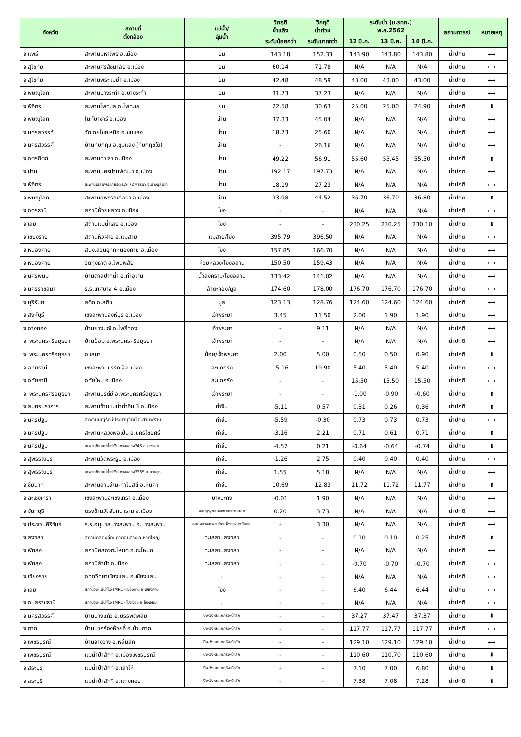| จังหวัด | สถานที่ ตั้งกล้อง | แม่น้ำ/ ลุ่มน้ำ | วิกฤติ น้ำแล้ง | วิกฤติ น้ำท่วม | ระดับน้ำ (ม.รทก.) พ.ศ.2562 | | | สถานการณ์ | หมายเหตุ |
| --- | --- | --- | --- | --- | --- | --- | --- | --- | --- |
| | | | ระดับน้อยกว่า | ระดับมากกว่า | 12 มี.ค. | 13 มี.ค. | 14 มี.ค. | | |
| จ.แพร่ | สะพานมหาโพธิ์ อ.เมือง | ยม | 143.18 | 152.33 | 143.90 | 143.80 | 143.80 | น้ำปกติ | ⟷ |
| จ.สุโขทัย | สะพานศรีสัชนาลัย อ.เมือง | ยม | 60.14 | 71.78 | N/A | N/A | N/A | น้ำปกติ | ⟷ |
| จ.สุโขทัย | สะพานพระแม่ย่า อ.เมือง | ยม | 42.48 | 48.59 | 43.00 | 43.00 | 43.00 | น้ำปกติ | ⟷ |
| จ.พิษณุโลก | สะพานบางระกำ อ.บางระกำ | ยม | 31.73 | 37.23 | N/A | N/A | N/A | น้ำปกติ | ⟷ |
| จ.พิจิตร | สะพานโพทะเล อ.โพทะเล | ยม | 22.58 | 30.63 | 25.00 | 25.00 | 24.90 | น้ำปกติ | ⬇ |
| จ.พิษณุโลก | ไนท์บาซาร์ อ.เมือง | น่าน | 37.33 | 45.04 | N/A | N/A | N/A | น้ำปกติ | ⟷ |
| จ.นครสวรรค์ | วัดเกยไชยเหนือ อ.ชุมแสง | น่าน | 18.73 | 25.60 | N/A | N/A | N/A | น้ำปกติ | ⟷ |
| จ.นครสวรรค์ | บ้านทับกฤษ อ.ชุมแสง (ทับกฤชใต้) | น่าน | - | 26.16 | N/A | N/A | N/A | น้ำปกติ | ⟷ |
| จ.อุตรดิตถ์ | สะพานท่าเสา อ.เมือง | น่าน | 49.22 | 56.91 | 55.60 | 55.45 | 55.50 | น้ำปกติ | ⬆ |
| จ.น่าน | สะพานนครน่านพัฒนา อ.เมือง | น่าน | 192.17 | 197.73 | N/A | N/A | N/A | น้ำปกติ | ⟷ |
| จ.พิจิตร | สะพานเฉลิมพระเกียรติ ร.9 72 พรรษา อ.บางมูลนาก | น่าน | 18.19 | 27.23 | N/A | N/A | N/A | น้ำปกติ | ⟷ |
| จ.พิษณุโลก | สะพานสุพรรณกัลยา อ.เมือง | น่าน | 33.98 | 44.52 | 36.70 | 36.70 | 36.80 | น้ำปกติ | ⬆ |
| จ.อุดรธานี | สถานีห้วยหลวง อ.เมือง | โขง | - | - | N/A | N/A | N/A | น้ำปกติ | ⟷ |
| จ.เลย | สถานีแม่น้ำเลย อ.เมือง | โขง | - | - | 230.25 | 230.25 | 230.10 | น้ำปกติ | ⬇ |
| จ.เชียงราย | สถานีหัวฝาย อ.แม่สาย | แม่สาย/โขง | 395.79 | 396.50 | N/A | N/A | N/A | น้ำปกติ | ⟷ |
| จ.หนองคาย | สนง.ส่วนอุทกหนองคาย อ.เมือง | โขง | 157.85 | 166.70 | N/A | N/A | N/A | น้ำปกติ | ⟷ |
| จ.หนองคาย | วัดทุ่งธาตุ อ.โพนพิสัย | ห้วยหลวง/โขงอีสาน | 150.50 | 159.43 | N/A | N/A | N/A | น้ำปกติ | ⟷ |
| จ.นครพนม | บ้านตาลปากน้ำ อ.ท่าอุเทน | น้ำสงคราม/โขงอีสาน | 133.42 | 141.02 | N/A | N/A | N/A | น้ำปกติ | ⟷ |
| จ.นครราชสีมา | ร.ร.เทศบาล 4 อ.เมือง | ลำตะคอง/มูล | 174.60 | 178.00 | 176.70 | 176.70 | 176.70 | น้ำปกติ | ⟷ |
| จ.บุรีรัมย์ | สตึก อ.สตึก | มูล | 123.13 | 128.76 | 124.60 | 124.60 | 124.60 | น้ำปกติ | ⟷ |
| จ.สิงห์บุรี | เชิงสะพานสิงห์บุรี อ.เมือง | เจ้าพระยา | 3.45 | 11.50 | 2.00 | 1.90 | 1.90 | น้ำปกติ | ⟷ |
| จ.อ่างทอง | บ้านยางมณี อ.โพธิ์ทอง | เจ้าพระยา | - | 9.11 | N/A | N/A | N/A | น้ำปกติ | ⟷ |
| จ. พระนครศรีอยุธยา | บ้านป้อม อ.พระนครศรีอยุธยา | เจ้าพระยา | - | - | N/A | N/A | N/A | น้ำปกติ | ⟷ |
| จ. พระนครศรีอยุธยา | อ.เสนา | น้อย/เจ้าพระยา | 2.00 | 5.00 | 0.50 | 0.50 | 0.90 | น้ำปกติ | ⬆ |
| จ.อุทัยธานี | เชิงสะพานบริรักษ์ อ.เมือง | สะแกกรัง | 15.16 | 19.90 | 5.40 | 5.40 | 5.40 | น้ำปกติ | ⟷ |
| จ.อุทัยธานี | อุทัยใหม่ อ.เมือง | สะแกกรัง | - | - | 15.50 | 15.50 | 15.50 | น้ำปกติ | ⟷ |
| จ. พระนครศรีอยุธยา | สะพานปรีดีย์ อ.พระนครศรีอยุธยา | เจ้าพระยา | - | - | -1.00 | -0.90 | -0.60 | น้ำปกติ | ⬆ |
| จ.สมุทรปราการ | สะพานข้ามแม่น้ำท่าจีน 3 อ.เมือง | ท่าจีน | -5.11 | 0.57 | 0.31 | 0.26 | 0.36 | น้ำปกติ | ⬆ |
| จ.นครปฐม | สะพานบุญรัตน์ประชานุวัตน์ อ.สามพราน | ท่าจีน | -5.59 | -0.30 | 0.73 | 0.73 | 0.73 | น้ำปกติ | ⟷ |
| จ.นครปฐม | สะพานหลวงพ่อเปิ่น อ.นครไชยศรี | ท่าจีน | -3.16 | 2.21 | 0.71 | 0.61 | 0.71 | น้ำปกติ | ⬆ |
| จ.นครปฐม | สะพานข้ามแม่น้ำท่าจีน ทางหลวง346 อ.บางเลน | ท่าจีน | -4.57 | 0.21 | -0.64 | -0.64 | -0.74 | น้ำปกติ | ⬇ |
| จ.สุพรรณบุรี | สะพานวัดพระรูป อ.เมือง | ท่าจีน | -1.26 | 2.75 | 0.40 | 0.40 | 0.40 | น้ำปกติ | ⟷ |
| จ.สุพรรณบุรี | สะพานข้ามแม่น้ำท่าจีน ทางหลวง3365 อ.สามชุก | ท่าจีน | 1.55 | 5.18 | N/A | N/A | N/A | น้ำปกติ | ⟷ |
| จ.ชัยนาท | สะพานสามง่าม-ท่าโบสถ์ อ.หันคา | ท่าจีน | 10.69 | 12.83 | 11.72 | 11.72 | 11.77 | น้ำปกติ | ⬆ |
| จ.ฉะเชิงเทรา | เชิงสะพานฉะเชิงเทรา อ.เมือง | บางปะกง | -0.01 | 1.90 | N/A | N/A | N/A | น้ำปกติ | ⟷ |
| จ.จันทบุรี | ตรงข้ามวัดจันทนาราม อ.เมือง | จันทบุรี/ชายฝั่งทะเลตะวันออก | 0.20 | 3.73 | N/A | N/A | N/A | น้ำปกติ | ⟷ |
| จ.ประจวบคีรีขันธ์ | ร.ร.อนุบาลบางสะพาน อ.บางสะพาน | คลองบางสะพาน/ชายฝั่งทะเลตะวันตก | - | 3.30 | N/A | N/A | N/A | น้ำปกติ | ⟷ |
| จ.สงขลา | สถานีคลองอู่ตะเภาตอนล่าง อ.หาดใหญ่ | ทะเลสาบสงขลา | - | - | 0.10 | 0.10 | 0.25 | น้ำปกติ | ⬆ |
| จ.พัทลุง | สถานีคลองตะโหมด อ.ตะโหมด | ทะเลสาบสงขลา | - | - | N/A | N/A | N/A | น้ำปกติ | ⟷ |
| จ.พัทลุง | สถานีลำปำ อ.เมือง | ทะเลสาบสงขลา | - | - | -0.70 | -0.70 | -0.70 | น้ำปกติ | ⟷ |
| จ.เชียงราย | อุทกวิทยาเชียงแสน อ.เชียงแสน | - | - | - | N/A | N/A | N/A | น้ำปกติ | ⟷ |
| จ.เลย | สถานีวัดแม่น้ำโขง (MRC) เชียงคาน อ.เชียงคาน | โขง | - | - | 6.40 | 6.44 | 6.44 | น้ำปกติ | ⟷ |
| จ.อุบลราชธานี | สถานีวัดแม่น้ำโขง (MRC) โขงเจียม อ.โขงเจียม | - | - | - | N/A | N/A | N/A | น้ำปกติ | ⟷ |
| จ.นครสวรรค์ | บ้านบางแก้ว อ.บรรพตพิสัย | ปิง-วัง-สะแกกรัง-ป่าสัก | - | - | 37.27 | 37.47 | 37.37 | น้ำปกติ | ⬇ |
| จ.ตาก | บ้านปากร้องห้วยจี้ อ.บ้านตาก | ปิง-วัง-สะแกกรัง-ป่าสัก | - | - | 117.77 | 117.77 | 117.77 | น้ำปกติ | ⟷ |
| จ.เพชรบูรณ์ | บ้านจางวาง อ.หล่มสัก | ปิง-วัง-สะแกกรัง-ป่าสัก | - | - | 129.10 | 129.10 | 129.10 | น้ำปกติ | ⟷ |
| จ.เพชรบูรณ์ | แม่น้ำป่าสักที่ อ.เมืองเพชรบูรณ์ | ปิง-วัง-สะแกกรัง-ป่าสัก | - | - | 110.60 | 110.70 | 110.60 | น้ำปกติ | ⬇ |
| จ.สระบุรี | แม่น้ำป่าสักที่ อ.เสาไห้ | ปิง-วัง-สะแกกรัง-ป่าสัก | - | - | 7.10 | 7.00 | 6.80 | น้ำปกติ | ⬇ |
| จ.สระบุรี | แม่น้ำป่าสักที่ อ.แก่งคอย | ปิง-วัง-สะแกกรัง-ป่าสัก | - | - | 7.38 | 7.08 | 7.28 | น้ำปกติ | ⬆ |